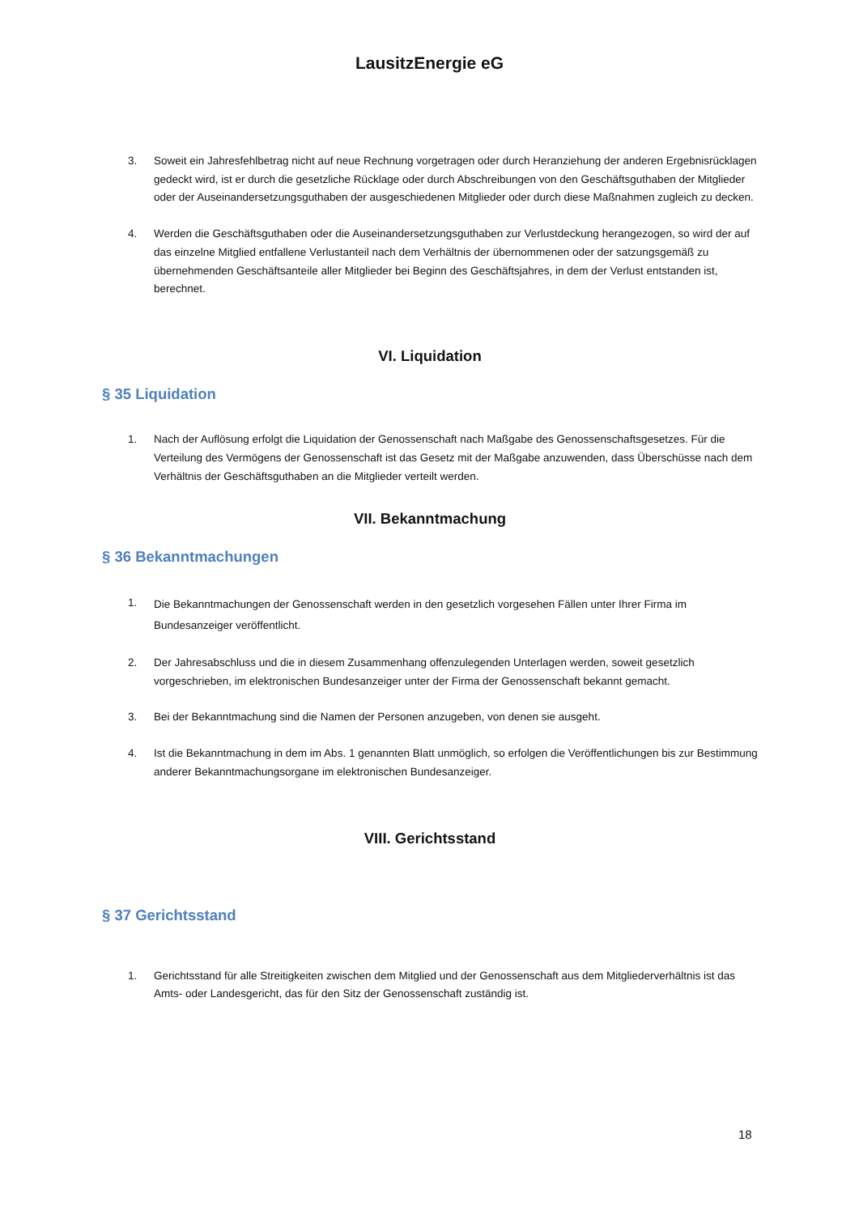LausitzEnergie eG
3. Soweit ein Jahresfehlbetrag nicht auf neue Rechnung vorgetragen oder durch Heranziehung der anderen Ergebnisrücklagen gedeckt wird, ist er durch die gesetzliche Rücklage oder durch Abschreibungen von den Geschäftsguthaben der Mitglieder oder der Auseinandersetzungsguthaben der ausgeschiedenen Mitglieder oder durch diese Maßnahmen zugleich zu decken.
4. Werden die Geschäftsguthaben oder die Auseinandersetzungsguthaben zur Verlustdeckung herangezogen, so wird der auf das einzelne Mitglied entfallene Verlustanteil nach dem Verhältnis der übernommenen oder der satzungsgemäß zu übernehmenden Geschäftsanteile aller Mitglieder bei Beginn des Geschäftsjahres, in dem der Verlust entstanden ist, berechnet.
VI. Liquidation
§ 35 Liquidation
1. Nach der Auflösung erfolgt die Liquidation der Genossenschaft nach Maßgabe des Genossenschaftsgesetzes. Für die Verteilung des Vermögens der Genossenschaft ist das Gesetz mit der Maßgabe anzuwenden, dass Überschüsse nach dem Verhältnis der Geschäftsguthaben an die Mitglieder verteilt werden.
VII. Bekanntmachung
§ 36 Bekanntmachungen
1. Die Bekanntmachungen der Genossenschaft werden in den gesetzlich vorgesehen Fällen unter Ihrer Firma im Bundesanzeiger veröffentlicht.
2. Der Jahresabschluss und die in diesem Zusammenhang offenzulegenden Unterlagen werden, soweit gesetzlich vorgeschrieben, im elektronischen Bundesanzeiger unter der Firma der Genossenschaft bekannt gemacht.
3. Bei der Bekanntmachung sind die Namen der Personen anzugeben, von denen sie ausgeht.
4. Ist die Bekanntmachung in dem im Abs. 1 genannten Blatt unmöglich, so erfolgen die Veröffentlichungen bis zur Bestimmung anderer Bekanntmachungsorgane im elektronischen Bundesanzeiger.
VIII. Gerichtsstand
§ 37 Gerichtsstand
1. Gerichtsstand für alle Streitigkeiten zwischen dem Mitglied und der Genossenschaft aus dem Mitgliederverhältnis ist das Amts- oder Landesgericht, das für den Sitz der Genossenschaft zuständig ist.
18